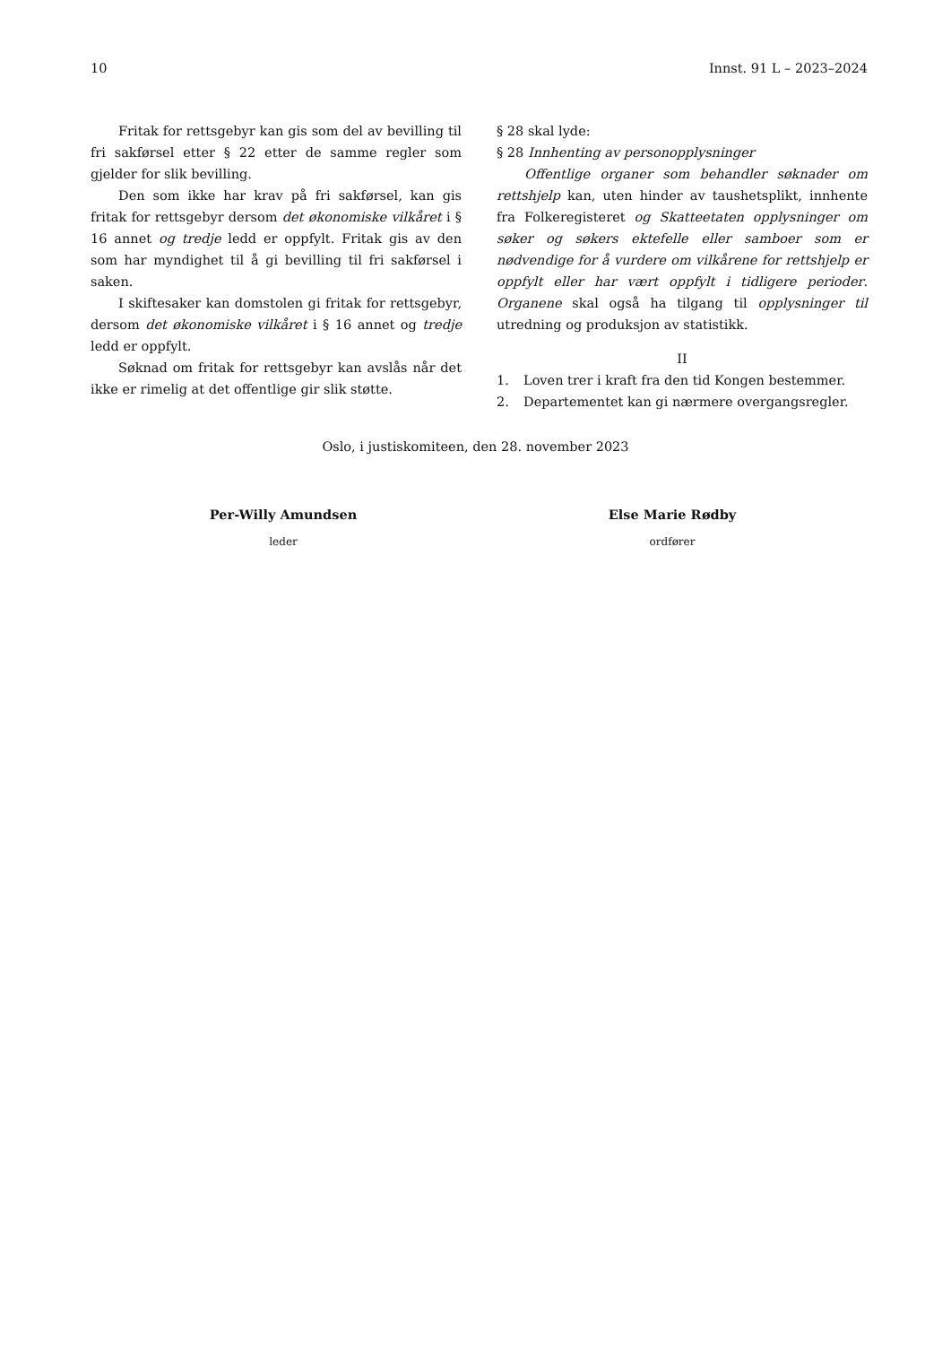10 Innst. 91 L – 2023–2024
Fritak for rettsgebyr kan gis som del av bevilling til fri sakførsel etter § 22 etter de samme regler som gjelder for slik bevilling.
Den som ikke har krav på fri sakførsel, kan gis fritak for rettsgebyr dersom det økonomiske vilkåret i § 16 annet og tredje ledd er oppfylt. Fritak gis av den som har myndighet til å gi bevilling til fri sakførsel i saken.
I skiftesaker kan domstolen gi fritak for rettsgebyr, dersom det økonomiske vilkåret i § 16 annet og tredje ledd er oppfylt.
Søknad om fritak for rettsgebyr kan avslås når det ikke er rimelig at det offentlige gir slik støtte.
§ 28 skal lyde:
§ 28 Innhenting av personopplysninger
Offentlige organer som behandler søknader om rettshjelp kan, uten hinder av taushetsplikt, innhente fra Folkeregisteret og Skatteetaten opplysninger om søker og søkers ektefelle eller samboer som er nødvendige for å vurdere om vilkårene for rettshjelp er oppfylt eller har vært oppfylt i tidligere perioder. Organene skal også ha tilgang til opplysninger til utredning og produksjon av statistikk.
II
1. Loven trer i kraft fra den tid Kongen bestemmer.
2. Departementet kan gi nærmere overgangsregler.
Oslo, i justiskomiteen, den 28. november 2023
Per-Willy Amundsen
leder
Else Marie Rødby
ordfører